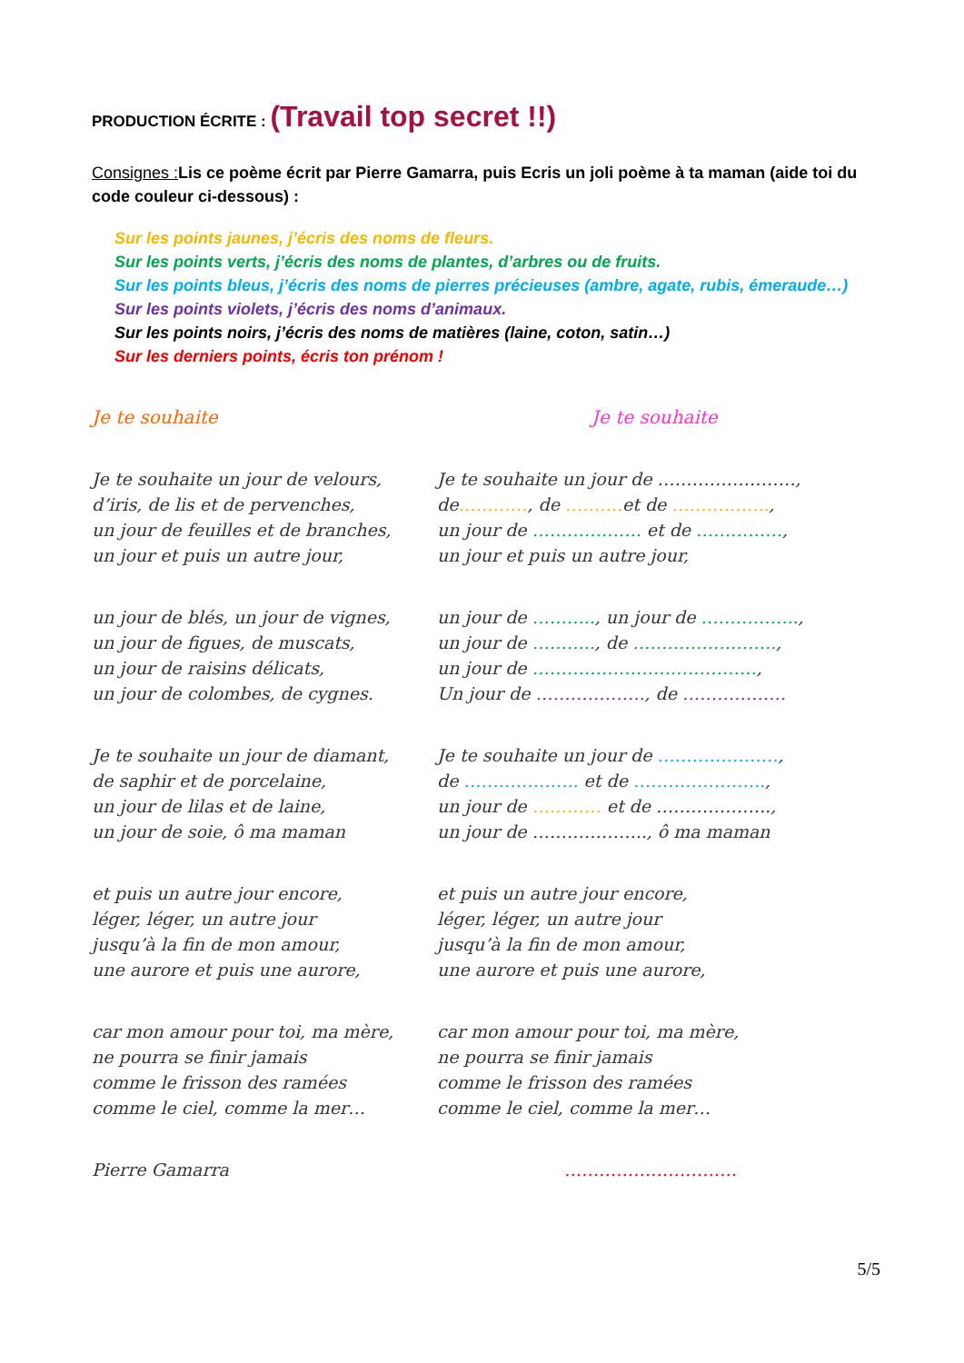PRODUCTION ÉCRITE : (Travail top secret !!)
Consignes : Lis ce poème écrit par Pierre Gamarra, puis Ecris un joli poème à ta maman (aide toi du code couleur ci-dessous) :
Sur les points jaunes, j’écris des noms de fleurs.
Sur les points verts, j’écris des noms de plantes, d’arbres ou de fruits.
Sur les points bleus, j’écris des noms de pierres précieuses (ambre, agate, rubis, émeraude…)
Sur les points violets, j’écris des noms d’animaux.
Sur les points noirs, j’écris des noms de matières (laine, coton, satin…)
Sur les derniers points, écris ton prénom !
Je te souhaite
Je te souhaite un jour de velours,
d’iris, de lis et de pervenches,
un jour de feuilles et de branches,
un jour et puis un autre jour,
un jour de blés, un jour de vignes,
un jour de figues, de muscats,
un jour de raisins délicats,
un jour de colombes, de cygnes.
Je te souhaite un jour de diamant,
de saphir et de porcelaine,
un jour de lilas et de laine,
un jour de soie, ô ma maman
et puis un autre jour encore,
léger, léger, un autre jour
jusqu’à la fin de mon amour,
une aurore et puis une aurore,
car mon amour pour toi, ma mère,
ne pourra se finir jamais
comme le frisson des ramées
comme le ciel, comme la mer…
Pierre Gamarra
Je te souhaite
Je te souhaite un jour de ……………………,
de…………, de ………. et de ……………..,
un jour de ………………. et de ……………,
un jour et puis un autre jour,
un jour de ……….., un jour de ……………..,
un jour de ……….., de …………………….,
un jour de …………………………………,
Un jour de ………………., de ………………
Je te souhaite un jour de …………………,
de ……………….. et de …………………..,
un jour de ………… et de ………………..,
un jour de ……………….., ô ma maman
et puis un autre jour encore,
léger, léger, un autre jour
jusqu’à la fin de mon amour,
une aurore et puis une aurore,
car mon amour pour toi, ma mère,
ne pourra se finir jamais
comme le frisson des ramées
comme le ciel, comme la mer…
…………………………
5/5